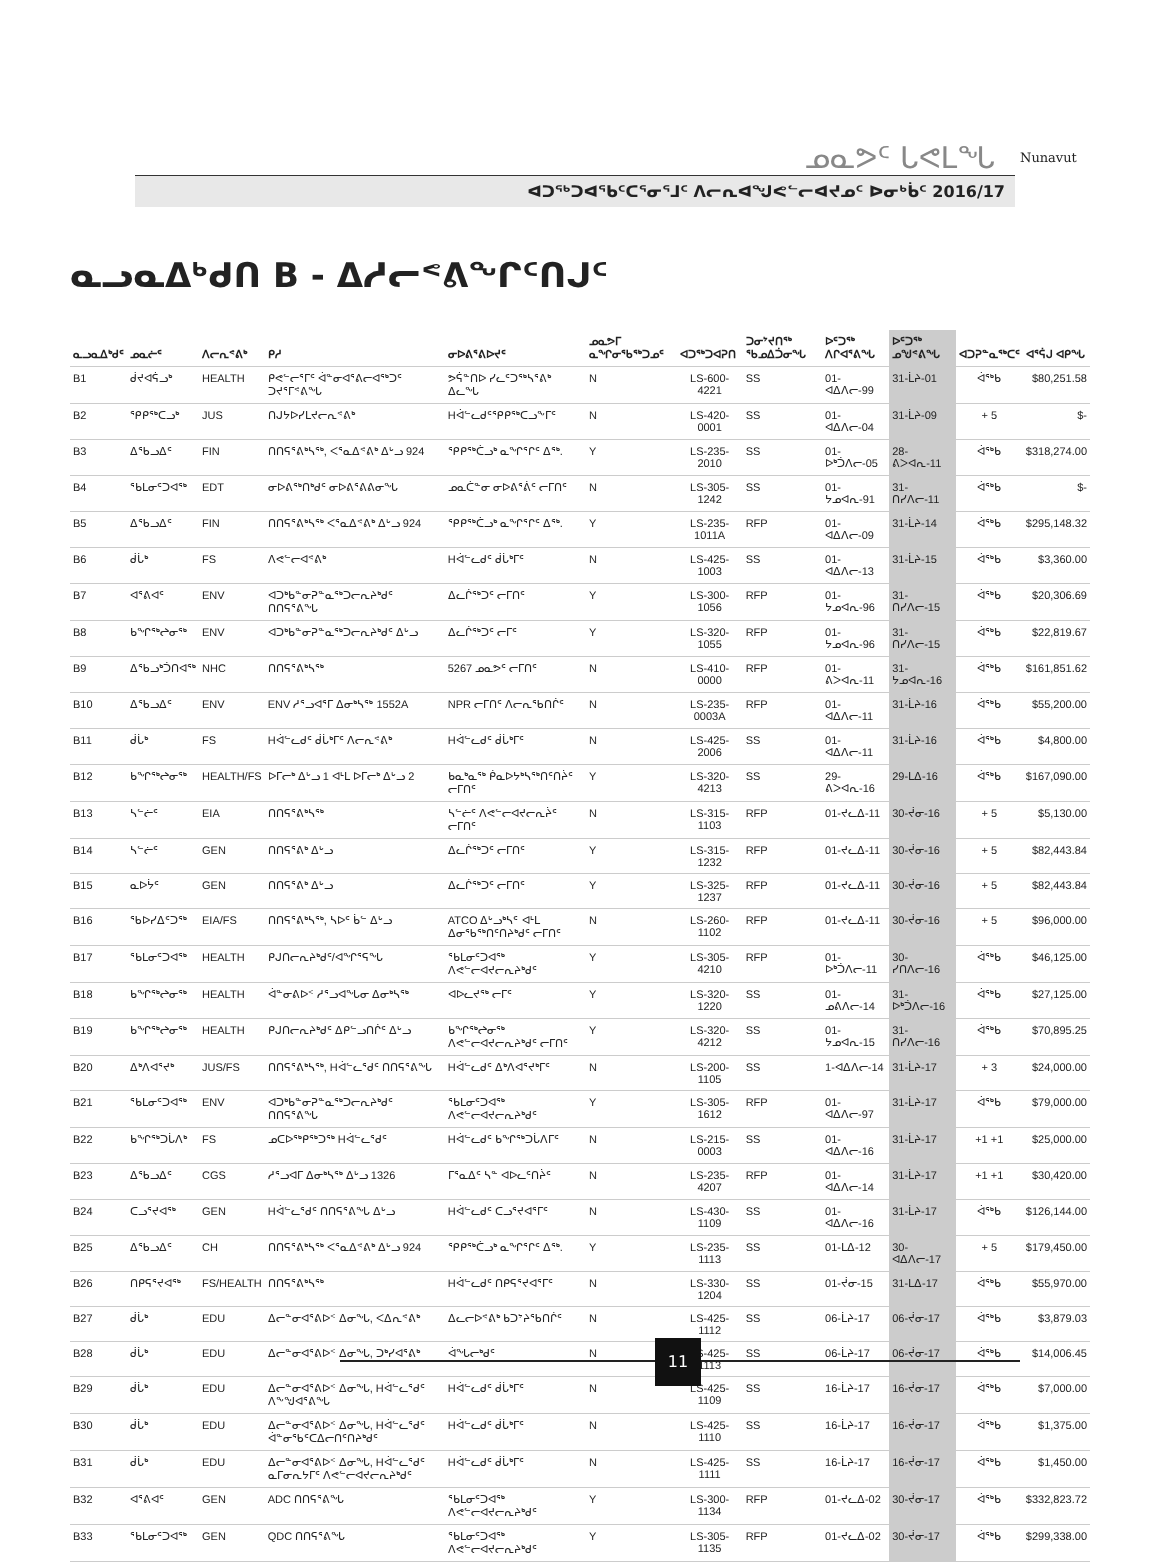ᓄᓇᕗᑦ ᒐᕙᒪᖓ
ᐊᑐᖅᑐᐊᕐᑲᑦᑕᕐᓂᕐᒧᑦ ᐱᓕᕆᐊᖑᕙᓪᓕᐊᔪᓄᑦ ᐅᓂᒃᑳᑦ 2016/17
Nunavut
ᓇᓗᓇᐃᒃᑯᑎ B - ᐃᓱᓕᕝᕕᖏᑦᑎᒍᑦ
| ᓇᓗᓇᐃᒃᑯᑦ | ᓄᓇᓖᑦ | ᐱᓕᕆᕝᕕᒃ | ᑭᓱ | ᓂᐅᕕᕐᕕᐅᔪᑦ | ᓄᓇᕗᒥ ᓇᖏᓂᖃᖅᑐᓄᑦ | ᐊᑐᖅᑐᐊᕈᑎ | ᑐᓂᔾᔪᑎᖅ ᖃᓄᐃᑑᓂᖓ | ᐅᑦᑐᖅ ᐱᒋᐊᕐᕕᖓ | ᐅᑦᑐᖅ ᓄᖑᕝᕕᖓ | ᐊᑐᕈᓐᓇᖅᑕᑦ | ᐊᕐᕌᒍ ᐊᑭᖓ |
| --- | --- | --- | --- | --- | --- | --- | --- | --- | --- | --- | --- |
| B1 | ᑰᔪᐊᕌᓗᒃ | HEALTH | ᑭᕙᓪᓕᕐᒥᑦ ᐋᓐᓂᐊᕐᕕᓕᐊᖅᑐᑦ ᑐᔪᕐᒥᕝᕕᖓ | ᕗᕌᓐᑎᐅ ᓯᓚᑦᑐᖅᓴᕐᕕᒃ ᐃᓚᖓ | N | LS-600-4221 | SS | 01-ᐊᐃᐱᓕ-99 | 31-ᒫᔨ-01 | ᐋᖅᑲ | $80,251.58 |
| B2 | ᕿᑭᖅᑕᓗᒃ | JUS | ᑎᒍᔭᐅᓯᒪᔪᓕᕆᕝᕕᒃ | Hᐋᓪᓚᑯᑦᕿᑭᖅᑕᓗᖕᒥᑦ | N | LS-420-0001 | SS | 01-ᐊᐃᐱᓕ-04 | 31-ᒫᔨ-09 | + 5 | $- |
| B3 | ᐃᖃᓗᐃᑦ | FIN | ᑎᑎᕋᕐᕕᒃᓴᖅ, ᐸᕐᓇᐃᕝᕕᒃ ᐃᒡᓗ 924 | ᕿᑭᖅᑖᓗᒃ ᓇᖏᕐᒋᑦ ᐃᖅ. | Y | LS-235-2010 | SS | 01-ᐅᒃᑑᐱᓕ-05 | 28-ᕕᐳᐊᕆ-11 | ᐋᖅᑲ | $318,274.00 |
| B4 | ᕐᑲᒪᓂᑦᑐᐊᖅ | EDT | ᓂᐅᕕᖅᑎᒃᑯᑦ ᓂᐅᕕᕐᕕᕕᓂᖓ | ᓄᓇᑖᓐᓂ ᓂᐅᕕᕐᕖᑦ ᓕᒥᑎᑦ | N | LS-305-1242 | SS | 01-ᔭᓄᐊᕆ-91 | 31-ᑎᓯᐱᓕ-11 | ᐋᖅᑲ | $- |
| B5 | ᐃᖃᓗᐃᑦ | FIN | ᑎᑎᕋᕐᕕᒃᓴᖅ ᐸᕐᓇᐃᕝᕕᒃ ᐃᒡᓗ 924 | ᕿᑭᖅᑖᓗᒃ ᓇᖏᕐᒋᑦ ᐃᖅ. | Y | LS-235-1011A | RFP | 01-ᐊᐃᐱᓕ-09 | 31-ᒫᔨ-14 | ᐋᖅᑲ | $295,148.32 |
| B6 | ᑰᒑᒃ | FS | ᐱᕙᓪᓕᐊᕝᕕᒃ | Hᐋᓪᓚᑯᑦ ᑰᒑᒃᒥᑦ | N | LS-425-1003 | SS | 01-ᐊᐃᐱᓕ-13 | 31-ᒫᔨ-15 | ᐋᖅᑲ | $3,360.00 |
| B7 | ᐊᕐᕕᐊᑦ | ENV | ᐊᑐᒃᑲᓐᓂᕈᓐᓇᖅᑐᓕᕆᔨᒃᑯᑦ ᑎᑎᕋᕐᕕᖓ | ᐃᓚᒌᖅᑐᑦ ᓕᒥᑎᑦ | Y | LS-300-1056 | RFP | 01-ᔭᓄᐊᕆ-96 | 31-ᑎᓯᐱᓕ-15 | ᐋᖅᑲ | $20,306.69 |
| B8 | ᑲᖏᖅᖠᓂᖅ | ENV | ᐊᑐᒃᑲᓐᓂᕈᓐᓇᖅᑐᓕᕆᔨᒃᑯᑦ ᐃᒡᓗ | ᐃᓚᒌᖅᑐᑦ ᓕᒥᑦ | Y | LS-320-1055 | RFP | 01-ᔭᓄᐊᕆ-96 | 31-ᑎᓯᐱᓕ-15 | ᐋᖅᑲ | $22,819.67 |
| B9 | ᐃᖃᓗᒃᑑᑎᐊᖅ | NHC | ᑎᑎᕋᕐᕕᒃᓴᖅ | 5267 ᓄᓇᕗᑦ ᓕᒥᑎᑦ | N | LS-410-0000 | RFP | 01-ᕕᐳᐊᕆ-11 | 31-ᔭᓄᐊᕆ-16 | ᐋᖅᑲ | $161,851.62 |
| B10 | ᐃᖃᓗᐃᑦ | ENV | ENV ᓱᕐᓗᐊᕐᒥ ᐃᓂᒃᓴᖅ 1552A | NPR ᓕᒥᑎᑦ ᐱᓕᕆᖃᑎᒌᑦ | N | LS-235-0003A | RFP | 01-ᐊᐃᐱᓕ-11 | 31-ᒫᔨ-16 | ᐋᖅᑲ | $55,200.00 |
| B11 | ᑰᒑᒃ | FS | Hᐋᓪᓚᑯᑦ ᑰᒑᒃᒥᑦ ᐱᓕᕆᕝᕕᒃ | Hᐋᓪᓚᑯᑦ ᑰᒑᒃᒥᑦ | N | LS-425-2006 | SS | 01-ᐊᐃᐱᓕ-11 | 31-ᒫᔨ-16 | ᐋᖅᑲ | $4,800.00 |
| B12 | ᑲᖏᖅᖠᓂᖅ | HEALTH/FS | ᐅᒥᓕᒃ ᐃᒡᓗ 1 ᐊᒻᒪ ᐅᒥᓕᒃ ᐃᒡᓗ 2 | ᑲᓇᒃᓇᖅ ᑮᓇᐅᔭᒃᓴᖅᑎᑦᑎᔩᑦ ᓕᒥᑎᑦ | Y | LS-320-4213 | SS | 29-ᕕᐳᐊᕆ-16 | 29-ᒪᐃ-16 | ᐋᖅᑲ | $167,090.00 |
| B13 | ᓴᓪᓖᑦ | EIA | ᑎᑎᕋᕐᕕᒃᓴᖅ | ᓴᓪᓖᑦ ᐱᕙᓪᓕᐊᔪᓕᕆᔩᑦ ᓕᒥᑎᑦ | N | LS-315-1103 | RFP | 01-ᔪᓚᐃ-11 | 30-ᔫᓂ-16 | + 5 | $5,130.00 |
| B14 | ᓴᓪᓖᑦ | GEN | ᑎᑎᕋᕐᕕᒃ ᐃᒡᓗ | ᐃᓚᒌᖅᑐᑦ ᓕᒥᑎᑦ | Y | LS-315-1232 | RFP | 01-ᔪᓚᐃ-11 | 30-ᔫᓂ-16 | + 5 | $82,443.84 |
| B15 | ᓇᐅᔮᑦ | GEN | ᑎᑎᕋᕐᕕᒃ ᐃᒡᓗ | ᐃᓚᒌᖅᑐᑦ ᓕᒥᑎᑦ | Y | LS-325-1237 | RFP | 01-ᔪᓚᐃ-11 | 30-ᔫᓂ-16 | + 5 | $82,443.84 |
| B16 | ᖃᐅᓯᐃᑦᑐᖅ | EIA/FS | ᑎᑎᕋᕐᕕᒃᓴᖅ, ᓴᐅᑦ ᑳᓪ ᐃᒡᓗ | ATCO ᐃᒡᓗᒃᓴᑦ ᐊᒻᒪ ᐃᓂᖃᖅᑎᑦᑎᔨᒃᑯᑦ ᓕᒥᑎᑦ | N | LS-260-1102 | RFP | 01-ᔪᓚᐃ-11 | 30-ᔫᓂ-16 | + 5 | $96,000.00 |
| B17 | ᕐᑲᒪᓂᑦᑐᐊᖅ | HEALTH | ᑭᒍᑎᓕᕆᔨᒃᑯᑦ/ᐊᖏᕐᕋᖓ | ᕐᑲᒪᓂᑦᑐᐊᖅ ᐱᕙᓪᓕᐊᔪᓕᕆᔨᒃᑯᑦ | Y | LS-305-4210 | RFP | 01-ᐅᒃᑑᐱᓕ-11 | 30-ᓯᑎᐱᓕ-16 | ᐋᖅᑲ | $46,125.00 |
| B18 | ᑲᖏᖅᖠᓂᖅ | HEALTH | ᐋᓐᓂᕕᐅᑉ ᓱᕐᓗᐊᖓᓂ ᐃᓂᒃᓴᖅ | ᐊᐅᓚᔪᖅ ᓕᒥᑦ | Y | LS-320-1220 | SS | 01-ᓄᕕᐱᓕ-14 | 31-ᐅᒃᑑᐱᓕ-16 | ᐋᖅᑲ | $27,125.00 |
| B19 | ᑲᖏᖅᖠᓂᖅ | HEALTH | ᑭᒍᑎᓕᕆᔨᒃᑯᑦ ᐃᑭᓪᓗᑎᒌᑦ ᐃᒡᓗ | ᑲᖏᖅᖠᓂᖅ ᐱᕙᓪᓕᐊᔪᓕᕆᔨᒃᑯᑦ ᓕᒥᑎᑦ | Y | LS-320-4212 | SS | 01-ᔭᓄᐊᕆ-15 | 31-ᑎᓯᐱᓕ-16 | ᐋᖅᑲ | $70,895.25 |
| B20 | ᐃᒃᐱᐊᕐᔪᒃ | JUS/FS | ᑎᑎᕋᕐᕕᒃᓴᖅ, Hᐋᓪᓚᕐᑯᑦ ᑎᑎᕋᕐᕕᖓ | Hᐋᓪᓚᑯᑦ ᐃᒃᐱᐊᕐᔪᒃᒥᑦ | N | LS-200-1105 | SS | 1-ᐊᐃᐱᓕ-14 | 31-ᒫᔨ-17 | + 3 | $24,000.00 |
| B21 | ᕐᑲᒪᓂᑦᑐᐊᖅ | ENV | ᐊᑐᒃᑲᓐᓂᕈᓐᓇᖅᑐᓕᕆᔨᒃᑯᑦ ᑎᑎᕋᕐᕕᖓ | ᕐᑲᒪᓂᑦᑐᐊᖅ ᐱᕙᓪᓕᐊᔪᓕᕆᔨᒃᑯᑦ | Y | LS-305-1612 | RFP | 01-ᐊᐃᐱᓕ-97 | 31-ᒫᔨ-17 | ᐋᖅᑲ | $79,000.00 |
| B22 | ᑲᖏᖅᑐᒑᐱᒃ | FS | ᓄᑕᐅᖅᑭᖅᑐᖅ Hᐋᓪᓚᕐᑯᑦ | Hᐋᓪᓚᑯᑦ ᑲᖏᖅᑐᒑᐱᒥᑦ | N | LS-215-0003 | SS | 01-ᐊᐃᐱᓕ-16 | 31-ᒫᔨ-17 | +1 +1 | $25,000.00 |
| B23 | ᐃᖃᓗᐃᑦ | CGS | ᓱᕐᓗᐊᒥ ᐃᓂᒃᓴᖅ ᐃᒡᓗ 1326 | ᒥᕐᓇᐃᑦ ᓴᓐ ᐊᐅᓚᑦᑎᔩᑦ | N | LS-235-4207 | RFP | 01-ᐊᐃᐱᓕ-14 | 31-ᒫᔨ-17 | +1 +1 | $30,420.00 |
| B24 | ᑕᓗᕐᔪᐊᖅ | GEN | Hᐋᓪᓚᕐᑯᑦ ᑎᑎᕋᕐᕕᖓ ᐃᒡᓗ | Hᐋᓪᓚᑯᑦ ᑕᓗᕐᔪᐊᕐᒥᑦ | N | LS-430-1109 | SS | 01-ᐊᐃᐱᓕ-16 | 31-ᒫᔨ-17 | ᐋᖅᑲ | $126,144.00 |
| B25 | ᐃᖃᓗᐃᑦ | CH | ᑎᑎᕋᕐᕕᒃᓴᖅ ᐸᕐᓇᐃᕝᕕᒃ ᐃᒡᓗ 924 | ᕿᑭᖅᑖᓗᒃ ᓇᖏᕐᒋᑦ ᐃᖅ. | Y | LS-235-1113 | SS | 01-ᒪᐃ-12 | 30-ᐊᐃᐱᓕ-17 | + 5 | $179,450.00 |
| B26 | ᑎᑭᕋᕐᔪᐊᖅ | FS/HEALTH | ᑎᑎᕋᕐᕕᒃᓴᖅ | Hᐋᓪᓚᑯᑦ ᑎᑭᕋᕐᔪᐊᕐᒥᑦ | N | LS-330-1204 | SS | 01-ᔫᓂ-15 | 31-ᒪᐃ-17 | ᐋᖅᑲ | $55,970.00 |
| B27 | ᑰᒑᒃ | EDU | ᐃᓕᓐᓂᐊᕐᕕᐅᑉ ᐃᓂᖓ, ᐸᐃᕆᕝᕕᒃ | ᐃᓚᓕᐅᕝᕕᒃ ᑲᑐᔾᔨᖃᑎᒌᑦ | N | LS-425-1112 | SS | 06-ᒫᔨ-17 | 06-ᔫᓂ-17 | ᐋᖅᑲ | $3,879.03 |
| B28 | ᑰᒑᒃ | EDU | ᐃᓕᓐᓂᐊᕐᕕᐅᑉ ᐃᓂᖓ, ᑐᒃᓯᐊᕐᕕᒃ | ᐋᖓᓕᒃᑯᑦ | N | LS-425-1113 | SS | 06-ᒫᔨ-17 | 06-ᔫᓂ-17 | ᐋᖅᑲ | $14,006.45 |
| B29 | ᑰᒑᒃ | EDU | ᐃᓕᓐᓂᐊᕐᕕᐅᑉ ᐃᓂᖓ, Hᐋᓪᓚᕐᑯᑦ ᐱᖕᖑᐊᕐᕕᖓ | Hᐋᓪᓚᑯᑦ ᑰᒑᒃᒥᑦ | N | LS-425-1109 | SS | 16-ᒫᔨ-17 | 16-ᔫᓂ-17 | ᐋᖅᑲ | $7,000.00 |
| B30 | ᑰᒑᒃ | EDU | ᐃᓕᓐᓂᐊᕐᕕᐅᑉ ᐃᓂᖓ, Hᐋᓪᓚᕐᑯᑦ ᐋᓐᓂᖃᑦᑕᐃᓕᑎᑦᑎᔨᒃᑯᑦ | Hᐋᓪᓚᑯᑦ ᑰᒑᒃᒥᑦ | N | LS-425-1110 | SS | 16-ᒫᔨ-17 | 16-ᔫᓂ-17 | ᐋᖅᑲ | $1,375.00 |
| B31 | ᑰᒑᒃ | EDU | ᐃᓕᓐᓂᐊᕐᕕᐅᑉ ᐃᓂᖓ, Hᐋᓪᓚᕐᑯᑦ ᓇᒥᓂᕆᔭᒥᑦ ᐱᕙᓪᓕᐊᔪᓕᕆᔨᒃᑯᑦ | Hᐋᓪᓚᑯᑦ ᑰᒑᒃᒥᑦ | N | LS-425-1111 | SS | 16-ᒫᔨ-17 | 16-ᔫᓂ-17 | ᐋᖅᑲ | $1,450.00 |
| B32 | ᐊᕐᕕᐊᑦ | GEN | ADC ᑎᑎᕋᕐᕕᖓ | ᕐᑲᒪᓂᑦᑐᐊᖅ ᐱᕙᓪᓕᐊᔪᓕᕆᔨᒃᑯᑦ | Y | LS-300-1134 | RFP | 01-ᔪᓚᐃ-02 | 30-ᔫᓂ-17 | ᐋᖅᑲ | $332,823.72 |
| B33 | ᕐᑲᒪᓂᑦᑐᐊᖅ | GEN | QDC ᑎᑎᕋᕐᕕᖓ | ᕐᑲᒪᓂᑦᑐᐊᖅ ᐱᕙᓪᓕᐊᔪᓕᕆᔨᒃᑯᑦ | Y | LS-305-1135 | RFP | 01-ᔪᓚᐃ-02 | 30-ᔫᓂ-17 | ᐋᖅᑲ | $299,338.00 |
11